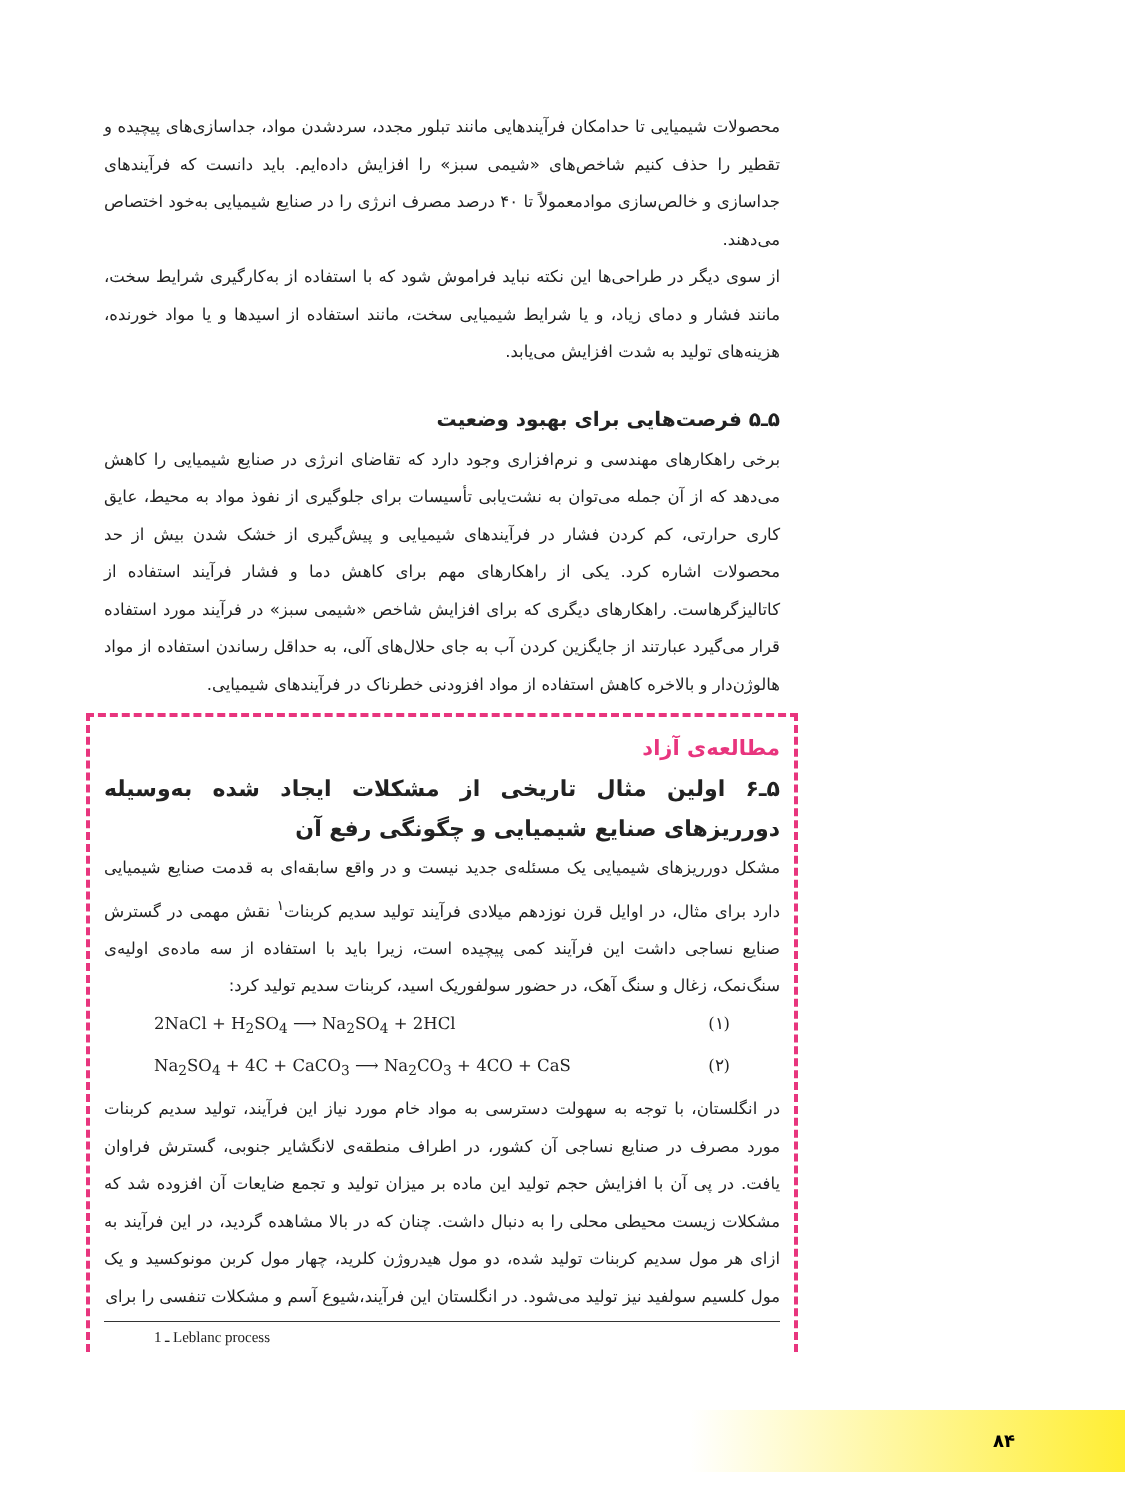محصولات شیمیایی تا حدامکان فرآیندهایی مانند تبلور مجدد، سردشدن مواد، جداسازی‌های پیچیده و تقطیر را حذف کنیم شاخص‌های «شیمی سبز» را افزایش داده‌ایم. باید دانست که فرآیندهای جداسازی و خالص‌سازی موادمعمولاً تا ۴۰ درصد مصرف انرژی را در صنایع شیمیایی به‌خود اختصاص می‌دهند.
از سوی دیگر در طراحی‌ها این نکته نباید فراموش شود که با استفاده از به‌کارگیری شرایط سخت، مانند فشار و دمای زیاد، و یا شرایط شیمیایی سخت، مانند استفاده از اسیدها و یا مواد خورنده، هزینه‌های تولید به شدت افزایش می‌یابد.
۵ـ۵ فرصت‌هایی برای بهبود وضعیت
برخی راهکارهای مهندسی و نرم‌افزاری وجود دارد که تقاضای انرژی در صنایع شیمیایی را کاهش می‌دهد که از آن جمله می‌توان به نشت‌یابی تأسیسات برای جلوگیری از نفوذ مواد به محیط، عایق کاری حرارتی، کم کردن فشار در فرآیندهای شیمیایی و پیش‌گیری از خشک شدن بیش از حد محصولات اشاره کرد. یکی از راهکارهای مهم برای کاهش دما و فشار فرآیند استفاده از کاتالیزگرهاست. راهکارهای دیگری که برای افزایش شاخص «شیمی سبز» در فرآیند مورد استفاده قرار می‌گیرد عبارتند از جایگزین کردن آب به جای حلال‌های آلی، به حداقل رساندن استفاده از مواد هالوژن‌دار و بالاخره کاهش استفاده از مواد افزودنی خطرناک در فرآیندهای شیمیایی.
مطالعه‌ی آزاد
۵ـ۶ اولین مثال تاریخی از مشکلات ایجاد شده به‌وسیله دورریزهای صنایع شیمیایی و چگونگی رفع آن
مشکل دورریزهای شیمیایی یک مسئله‌ی جدید نیست و در واقع سابقه‌ای به قدمت صنایع شیمیایی دارد برای مثال، در اوایل قرن نوزدهم میلادی فرآیند تولید سدیم کربنات<sup>۱</sup> نقش مهمی در گسترش صنایع نساجی داشت این فرآیند کمی پیچیده است، زیرا باید با استفاده از سه ماده‌ی اولیه‌ی سنگ‌نمک، زغال و سنگ آهک، در حضور سولفوریک اسید، کربنات سدیم تولید کرد:
2NaCl + H<sub>2</sub>SO<sub>4</sub> ⟶ Na<sub>2</sub>SO<sub>4</sub> + 2HCl (۱)
Na<sub>2</sub>SO<sub>4</sub> + 4C + CaCO<sub>3</sub> ⟶ Na<sub>2</sub>CO<sub>3</sub> + 4CO + CaS (۲)
در انگلستان، با توجه به سهولت دسترسی به مواد خام مورد نیاز این فرآیند، تولید سدیم کربنات مورد مصرف در صنایع نساجی آن کشور، در اطراف منطقه‌ی لانگشایر جنوبی، گسترش فراوان یافت. در پی آن با افزایش حجم تولید این ماده بر میزان تولید و تجمع ضایعات آن افزوده شد که مشکلات زیست محیطی محلی را به دنبال داشت. چنان که در بالا مشاهده گردید، در این فرآیند به ازای هر مول سدیم کربنات تولید شده، دو مول هیدروژن کلرید، چهار مول کربن مونوکسید و یک مول کلسیم سولفید نیز تولید می‌شود. در انگلستان این فرآیند،شیوع آسم و مشکلات تنفسی را برای
1 ـ Leblanc process
۸۴